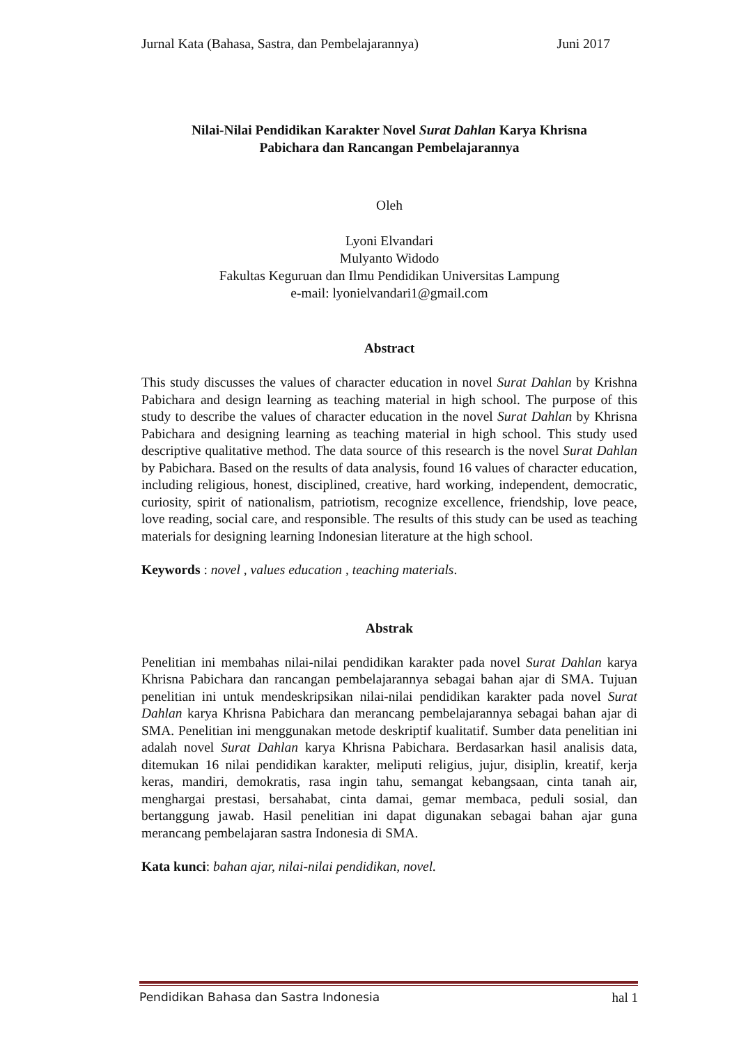Jurnal Kata (Bahasa, Sastra, dan Pembelajarannya) Juni 2017
Nilai-Nilai Pendidikan Karakter Novel Surat Dahlan Karya Khrisna
Pabichara dan Rancangan Pembelajarannya
Oleh
Lyoni Elvandari
Mulyanto Widodo
Fakultas Keguruan dan Ilmu Pendidikan Universitas Lampung
e-mail: lyonielvandari1@gmail.com
Abstract
This study discusses the values of character education in novel Surat Dahlan by Krishna Pabichara and design learning as teaching material in high school. The purpose of this study to describe the values of character education in the novel Surat Dahlan by Khrisna Pabichara and designing learning as teaching material in high school. This study used descriptive qualitative method. The data source of this research is the novel Surat Dahlan by Pabichara. Based on the results of data analysis, found 16 values of character education, including religious, honest, disciplined, creative, hard working, independent, democratic, curiosity, spirit of nationalism, patriotism, recognize excellence, friendship, love peace, love reading, social care, and responsible. The results of this study can be used as teaching materials for designing learning Indonesian literature at the high school.
Keywords : novel , values education , teaching materials.
Abstrak
Penelitian ini membahas nilai-nilai pendidikan karakter pada novel Surat Dahlan karya Khrisna Pabichara dan rancangan pembelajarannya sebagai bahan ajar di SMA. Tujuan penelitian ini untuk mendeskripsikan nilai-nilai pendidikan karakter pada novel Surat Dahlan karya Khrisna Pabichara dan merancang pembelajarannya sebagai bahan ajar di SMA. Penelitian ini menggunakan metode deskriptif kualitatif. Sumber data penelitian ini adalah novel Surat Dahlan karya Khrisna Pabichara. Berdasarkan hasil analisis data, ditemukan 16 nilai pendidikan karakter, meliputi religius, jujur, disiplin, kreatif, kerja keras, mandiri, demokratis, rasa ingin tahu, semangat kebangsaan, cinta tanah air, menghargai prestasi, bersahabat, cinta damai, gemar membaca, peduli sosial, dan bertanggung jawab. Hasil penelitian ini dapat digunakan sebagai bahan ajar guna merancang pembelajaran sastra Indonesia di SMA.
Kata kunci: bahan ajar, nilai-nilai pendidikan, novel.
Pendidikan Bahasa dan Sastra Indonesia hal 1